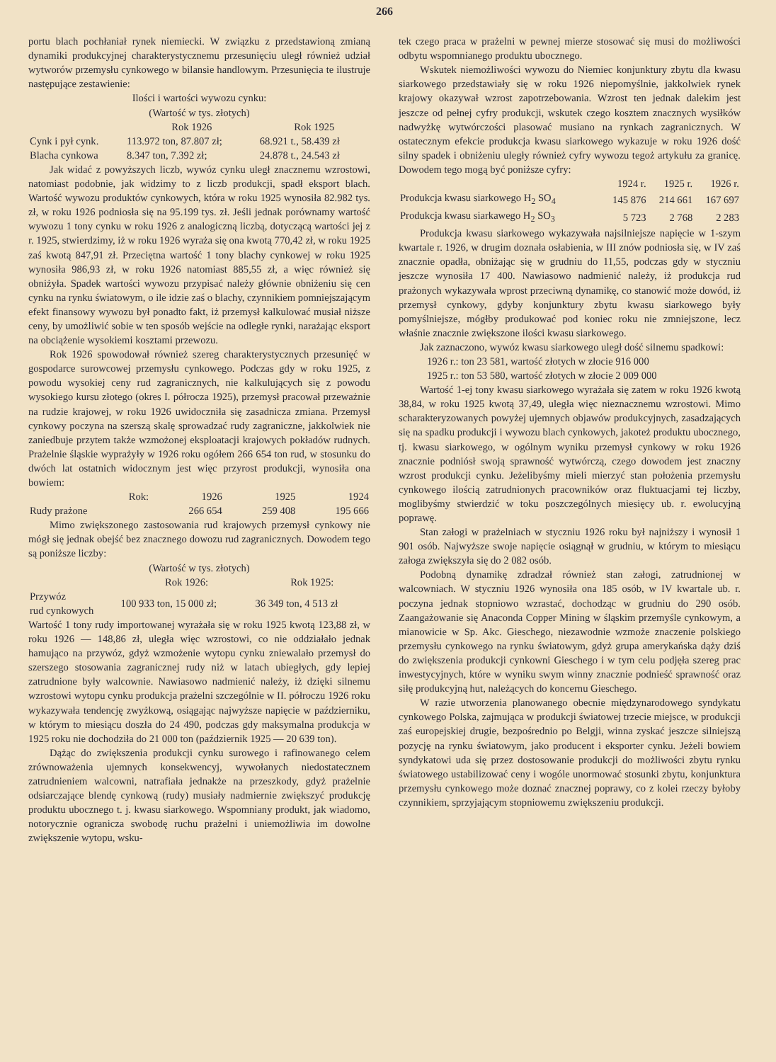266
portu blach pochłaniał rynek niemiecki. W związku z przedstawioną zmianą dynamiki produkcyjnej charakterystycznemu przesunięciu uległ również udział wytworów przemysłu cynkowego w bilansie handlowym. Przesunięcia te ilustruje następujące zestawienie:
Ilości i wartości wywozu cynku:
(Wartość w tys. złotych)
| | Rok 1926 | Rok 1925 |
| Cynk i pył cynk. | 113.972 ton, 87.807 zł; | 68.921 t., 58.439 zł |
| Blacha cynkowa | 8.347 ton, 7.392 zł; | 24.878 t., 24.543 zł |
Jak widać z powyższych liczb, wywóz cynku uległ znacznemu wzrostowi, natomiast podobnie, jak widzimy to z liczb produkcji, spadł eksport blach. Wartość wywozu produktów cynkowych, która w roku 1925 wynosiła 82.982 tys. zł, w roku 1926 podniosła się na 95.199 tys. zł. Jeśli jednak porównamy wartość wywozu 1 tony cynku w roku 1926 z analogiczną liczbą, dotyczącą wartości jej z r. 1925, stwierdzimy, iż w roku 1926 wyraża się ona kwotą 770,42 zł, w roku 1925 zaś kwotą 847,91 zł. Przeciętna wartość 1 tony blachy cynkowej w roku 1925 wynosiła 986,93 zł, w roku 1926 natomiast 885,55 zł, a więc również się obniżyła. Spadek wartości wywozu przypisać należy głównie obniżeniu się cen cynku na rynku światowym, o ile idzie zaś o blachy, czynnikiem pomniejszającym efekt finansowy wywozu był ponadto fakt, iż przemysł kalkulować musiał niższe ceny, by umożliwić sobie w ten sposób wejście na odległe rynki, narażając eksport na obciążenie wysokiemi kosztami przewozu.
Rok 1926 spowodował również szereg charakterystycznych przesunięć w gospodarce surowcowej przemysłu cynkowego. Podczas gdy w roku 1925, z powodu wysokiej ceny rud zagranicznych, nie kalkulujących się z powodu wysokiego kursu złotego (okres I. półrocza 1925), przemysł pracował przeważnie na rudzie krajowej, w roku 1926 uwidoczniła się zasadnicza zmiana. Przemysł cynkowy poczyna na szerszą skalę sprowadzać rudy zagraniczne, jakkolwiek nie zaniedbuje przytem także wzmożonej eksploatacji krajowych pokładów rudnych. Prażelnie śląskie wyprażyły w 1926 roku ogółem 266 654 ton rud, w stosunku do dwóch lat ostatnich widocznym jest więc przyrost produkcji, wynosiła ona bowiem:
| Rok: | 1926 | 1925 | 1924 |
| Rudy prażone | 266 654 | 259 408 | 195 666 |
Mimo zwiększonego zastosowania rud krajowych przemysł cynkowy nie mógł się jednak obejść bez znacznego dowozu rud zagranicznych. Dowodem tego są poniższe liczby:
(Wartość w tys. złotych)
| | Rok 1926: | Rok 1925: |
| Przywóz rud cynkowych | 100 933 ton, 15 000 zł; | 36 349 ton, 4 513 zł |
Wartość 1 tony rudy importowanej wyrażała się w roku 1925 kwotą 123,88 zł, w roku 1926 — 148,86 zł, uległa więc wzrostowi, co nie oddziałało jednak hamująco na przywóz, gdyż wzmożenie wytopu cynku zniewalało przemysł do szerszego stosowania zagranicznej rudy niż w latach ubiegłych, gdy lepiej zatrudnione były walcownie. Nawiasowo nadmienić należy, iż dzięki silnemu wzrostowi wytopu cynku produkcja prażelni szczególnie w II. półroczu 1926 roku wykazywała tendencję zwyżkową, osiągając najwyższe napięcie w październiku, w którym to miesiącu doszła do 24 490, podczas gdy maksymalna produkcja w 1925 roku nie dochodziła do 21 000 ton (październik 1925 — 20 639 ton).
Dążąc do zwiększenia produkcji cynku surowego i rafinowanego celem zrównoważenia ujemnych konsekwencyj, wywołanych niedostatecznem zatrudnieniem walcowni, natrafiała jednakże na przeszkody, gdyż prażelnie odsiarczające blendę cynkową (rudy) musiały nadmiernie zwiększyć produkcję produktu ubocznego t. j. kwasu siarkowego. Wspomniany produkt, jak wiadomo, notorycznie ogranicza swobodę ruchu prażelni i uniemożliwia im dowolne zwiększenie wytopu, wsku-
tek czego praca w prażelni w pewnej mierze stosować się musi do możliwości odbytu wspomnianego produktu ubocznego.
Wskutek niemożliwości wywozu do Niemiec konjunktury zbytu dla kwasu siarkowego przedstawiały się w roku 1926 niepomyślnie, jakkolwiek rynek krajowy okazywał wzrost zapotrzebowania. Wzrost ten jednak dalekim jest jeszcze od pełnej cyfry produkcji, wskutek czego kosztem znacznych wysiłków nadwyżkę wytwórczości plasować musiano na rynkach zagranicznych. W ostatecznym efekcie produkcja kwasu siarkowego wykazuje w roku 1926 dość silny spadek i obniżeniu uległy również cyfry wywozu tegoż artykułu za granicę. Dowodem tego mogą być poniższe cyfry:
| | 1924 r. | 1925 r. | 1926 r. |
| Produkcja kwasu siarkowego H<sub>2</sub> SO<sub>4</sub> | 145 876 | 214 661 | 167 697 |
| Produkcja kwasu siarkawego H<sub>2</sub> SO<sub>3</sub> | 5 723 | 2 768 | 2 283 |
Produkcja kwasu siarkowego wykazywała najsilniejsze napięcie w 1-szym kwartale r. 1926, w drugim doznała osłabienia, w III znów podniosła się, w IV zaś znacznie opadła, obniżając się w grudniu do 11,55, podczas gdy w styczniu jeszcze wynosiła 17 400. Nawiasowo nadmienić należy, iż produkcja rud prażonych wykazywała wprost przeciwną dynamikę, co stanowić może dowód, iż przemysł cynkowy, gdyby konjunktury zbytu kwasu siarkowego były pomyślniejsze, mógłby produkować pod koniec roku nie zmniejszone, lecz właśnie znacznie zwiększone ilości kwasu siarkowego.
Jak zaznaczono, wywóz kwasu siarkowego uległ dość silnemu spadkowi:
1926 r.: ton 23 581, wartość złotych w złocie 916 000
1925 r.: ton 53 580, wartość złotych w złocie 2 009 000
Wartość 1-ej tony kwasu siarkowego wyrażała się zatem w roku 1926 kwotą 38,84, w roku 1925 kwotą 37,49, uległa więc nieznacznemu wzrostowi. Mimo scharakteryzowanych powyżej ujemnych objawów produkcyjnych, zasadzających się na spadku produkcji i wywozu blach cynkowych, jakoteż produktu ubocznego, tj. kwasu siarkowego, w ogólnym wyniku przemysł cynkowy w roku 1926 znacznie podniósł swoją sprawność wytwórczą, czego dowodem jest znaczny wzrost produkcji cynku. Jeżelibyśmy mieli mierzyć stan położenia przemysłu cynkowego ilością zatrudnionych pracowników oraz fluktuacjami tej liczby, moglibyśmy stwierdzić w toku poszczególnych miesięcy ub. r. ewolucyjną poprawę.
Stan załogi w prażelniach w styczniu 1926 roku był najniższy i wynosił 1 901 osób. Najwyższe swoje napięcie osiągnął w grudniu, w którym to miesiącu załoga zwiększyła się do 2 082 osób.
Podobną dynamikę zdradzał również stan załogi, zatrudnionej w walcowniach. W styczniu 1926 wynosiła ona 185 osób, w IV kwartale ub. r. poczyna jednak stopniowo wzrastać, dochodząc w grudniu do 290 osób. Zaangażowanie się Anaconda Copper Mining w śląskim przemyśle cynkowym, a mianowicie w Sp. Akc. Gieschego, niezawodnie wzmoże znaczenie polskiego przemysłu cynkowego na rynku światowym, gdyż grupa amerykańska dąży dziś do zwiększenia produkcji cynkowni Gieschego i w tym celu podjęła szereg prac inwestycyjnych, które w wyniku swym winny znacznie podnieść sprawność oraz siłę produkcyjną hut, należących do koncernu Gieschego.
W razie utworzenia planowanego obecnie międzynarodowego syndykatu cynkowego Polska, zajmująca w produkcji światowej trzecie miejsce, w produkcji zaś europejskiej drugie, bezpośrednio po Belgji, winna zyskać jeszcze silniejszą pozycję na rynku światowym, jako producent i eksporter cynku. Jeżeli bowiem syndykatowi uda się przez dostosowanie produkcji do możliwości zbytu rynku światowego ustabilizować ceny i wogóle unormować stosunki zbytu, konjunktura przemysłu cynkowego może doznać znacznej poprawy, co z kolei rzeczy byłoby czynnikiem, sprzyjającym stopniowemu zwiększeniu produkcji.